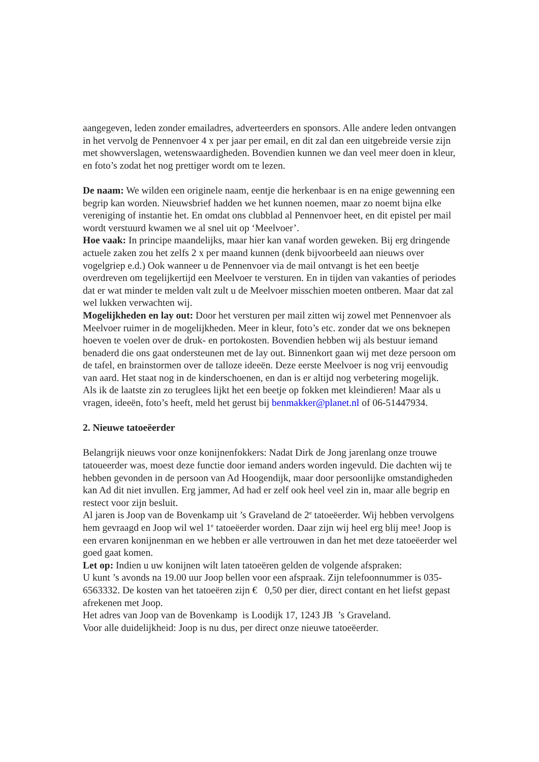aangegeven, leden zonder emailadres, adverteerders en sponsors. Alle andere leden ontvangen in het vervolg de Pennenvoer 4 x per jaar per email, en dit zal dan een uitgebreide versie zijn met showverslagen, wetenswaardigheden. Bovendien kunnen we dan veel meer doen in kleur, en foto’s zodat het nog prettiger wordt om te lezen.
De naam: We wilden een originele naam, eentje die herkenbaar is en na enige gewenning een begrip kan worden. Nieuwsbrief hadden we het kunnen noemen, maar zo noemt bijna elke vereniging of instantie het. En omdat ons clubblad al Pennenvoer heet, en dit epistel per mail wordt verstuurd kwamen we al snel uit op ‘Meelvoer’.
Hoe vaak: In principe maandelijks, maar hier kan vanaf worden geweken. Bij erg dringende actuele zaken zou het zelfs 2 x per maand kunnen (denk bijvoorbeeld aan nieuws over vogelgriep e.d.) Ook wanneer u de Pennenvoer via de mail ontvangt is het een beetje overdreven om tegelijkertijd een Meelvoer te versturen. En in tijden van vakanties of periodes dat er wat minder te melden valt zult u de Meelvoer misschien moeten ontberen. Maar dat zal wel lukken verwachten wij.
Mogelijkheden en lay out: Door het versturen per mail zitten wij zowel met Pennenvoer als Meelvoer ruimer in de mogelijkheden. Meer in kleur, foto’s etc. zonder dat we ons beknepen hoeven te voelen over de druk- en portokosten. Bovendien hebben wij als bestuur iemand benaderd die ons gaat ondersteunen met de lay out. Binnenkort gaan wij met deze persoon om de tafel, en brainstormen over de talloze ideeën. Deze eerste Meelvoer is nog vrij eenvoudig van aard. Het staat nog in de kinderschoenen, en dan is er altijd nog verbetering mogelijk.
Als ik de laatste zin zo teruglees lijkt het een beetje op fokken met kleindieren! Maar als u vragen, ideeën, foto’s heeft, meld het gerust bij benmakker@planet.nl of 06-51447934.
2. Nieuwe tatoeëerder
Belangrijk nieuws voor onze konijnenfokkers: Nadat Dirk de Jong jarenlang onze trouwe tatoueerder was, moest deze functie door iemand anders worden ingevuld. Die dachten wij te hebben gevonden in de persoon van Ad Hoogendijk, maar door persoonlijke omstandigheden kan Ad dit niet invullen. Erg jammer, Ad had er zelf ook heel veel zin in, maar alle begrip en restect voor zijn besluit.
Al jaren is Joop van de Bovenkamp uit ’s Graveland de 2<sup>e</sup> tatoeëerder. Wij hebben vervolgens hem gevraagd en Joop wil wel 1<sup>e</sup> tatoeëerder worden. Daar zijn wij heel erg blij mee! Joop is een ervaren konijnenman en we hebben er alle vertrouwen in dan het met deze tatoeëerder wel goed gaat komen.
Let op: Indien u uw konijnen wilt laten tatoeëren gelden de volgende afspraken:
U kunt ’s avonds na 19.00 uur Joop bellen voor een afspraak. Zijn telefoonnummer is 035-6563332. De kosten van het tatoeëren zijn € 0,50 per dier, direct contant en het liefst gepast afrekenen met Joop.
Het adres van Joop van de Bovenkamp is Loodijk 17, 1243 JB ’s Graveland.
Voor alle duidelijkheid: Joop is nu dus, per direct onze nieuwe tatoeëerder.